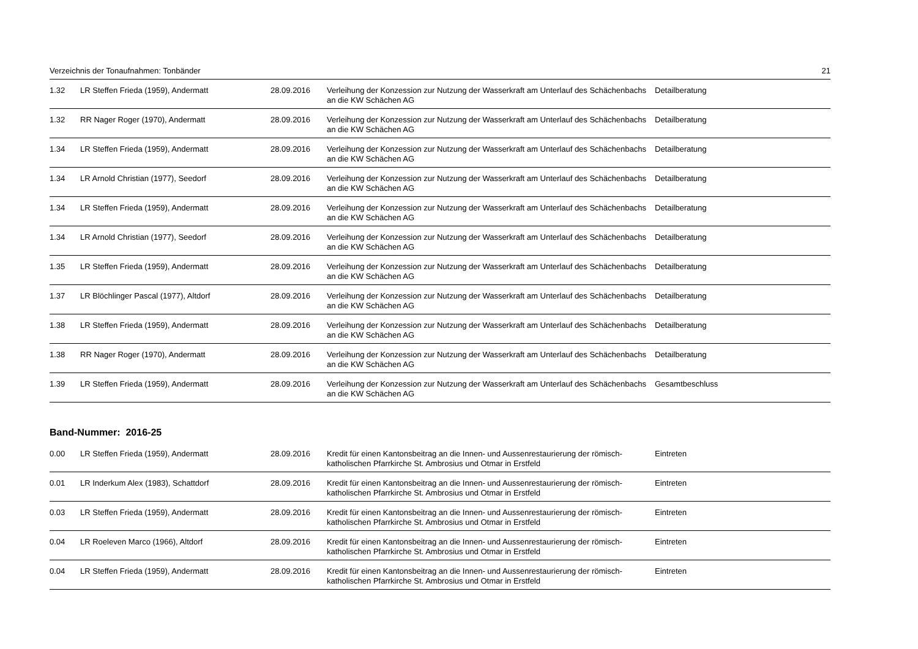Verzeichnis der Tonaufnahmen: Tonbänder 21
| 1.32 | LR Steffen Frieda (1959), Andermatt | 28.09.2016 | Verleihung der Konzession zur Nutzung der Wasserkraft am Unterlauf des Schächenbachs an die KW Schächen AG | Detailberatung |
| 1.32 | RR Nager Roger (1970), Andermatt | 28.09.2016 | Verleihung der Konzession zur Nutzung der Wasserkraft am Unterlauf des Schächenbachs an die KW Schächen AG | Detailberatung |
| 1.34 | LR Steffen Frieda (1959), Andermatt | 28.09.2016 | Verleihung der Konzession zur Nutzung der Wasserkraft am Unterlauf des Schächenbachs an die KW Schächen AG | Detailberatung |
| 1.34 | LR Arnold Christian (1977), Seedorf | 28.09.2016 | Verleihung der Konzession zur Nutzung der Wasserkraft am Unterlauf des Schächenbachs an die KW Schächen AG | Detailberatung |
| 1.34 | LR Steffen Frieda (1959), Andermatt | 28.09.2016 | Verleihung der Konzession zur Nutzung der Wasserkraft am Unterlauf des Schächenbachs an die KW Schächen AG | Detailberatung |
| 1.34 | LR Arnold Christian (1977), Seedorf | 28.09.2016 | Verleihung der Konzession zur Nutzung der Wasserkraft am Unterlauf des Schächenbachs an die KW Schächen AG | Detailberatung |
| 1.35 | LR Steffen Frieda (1959), Andermatt | 28.09.2016 | Verleihung der Konzession zur Nutzung der Wasserkraft am Unterlauf des Schächenbachs an die KW Schächen AG | Detailberatung |
| 1.37 | LR Blöchlinger Pascal (1977), Altdorf | 28.09.2016 | Verleihung der Konzession zur Nutzung der Wasserkraft am Unterlauf des Schächenbachs an die KW Schächen AG | Detailberatung |
| 1.38 | LR Steffen Frieda (1959), Andermatt | 28.09.2016 | Verleihung der Konzession zur Nutzung der Wasserkraft am Unterlauf des Schächenbachs an die KW Schächen AG | Detailberatung |
| 1.38 | RR Nager Roger (1970), Andermatt | 28.09.2016 | Verleihung der Konzession zur Nutzung der Wasserkraft am Unterlauf des Schächenbachs an die KW Schächen AG | Detailberatung |
| 1.39 | LR Steffen Frieda (1959), Andermatt | 28.09.2016 | Verleihung der Konzession zur Nutzung der Wasserkraft am Unterlauf des Schächenbachs an die KW Schächen AG | Gesamtbeschluss |
Band-Nummer: 2016-25
| 0.00 | LR Steffen Frieda (1959), Andermatt | 28.09.2016 | Kredit für einen Kantonsbeitrag an die Innen- und Aussenrestaurierung der römisch-katholischen Pfarrkirche St. Ambrosius und Otmar in Erstfeld | Eintreten |
| 0.01 | LR Inderkum Alex (1983), Schattdorf | 28.09.2016 | Kredit für einen Kantonsbeitrag an die Innen- und Aussenrestaurierung der römisch-katholischen Pfarrkirche St. Ambrosius und Otmar in Erstfeld | Eintreten |
| 0.03 | LR Steffen Frieda (1959), Andermatt | 28.09.2016 | Kredit für einen Kantonsbeitrag an die Innen- und Aussenrestaurierung der römisch-katholischen Pfarrkirche St. Ambrosius und Otmar in Erstfeld | Eintreten |
| 0.04 | LR Roeleven Marco (1966), Altdorf | 28.09.2016 | Kredit für einen Kantonsbeitrag an die Innen- und Aussenrestaurierung der römisch-katholischen Pfarrkirche St. Ambrosius und Otmar in Erstfeld | Eintreten |
| 0.04 | LR Steffen Frieda (1959), Andermatt | 28.09.2016 | Kredit für einen Kantonsbeitrag an die Innen- und Aussenrestaurierung der römisch-katholischen Pfarrkirche St. Ambrosius und Otmar in Erstfeld | Eintreten |